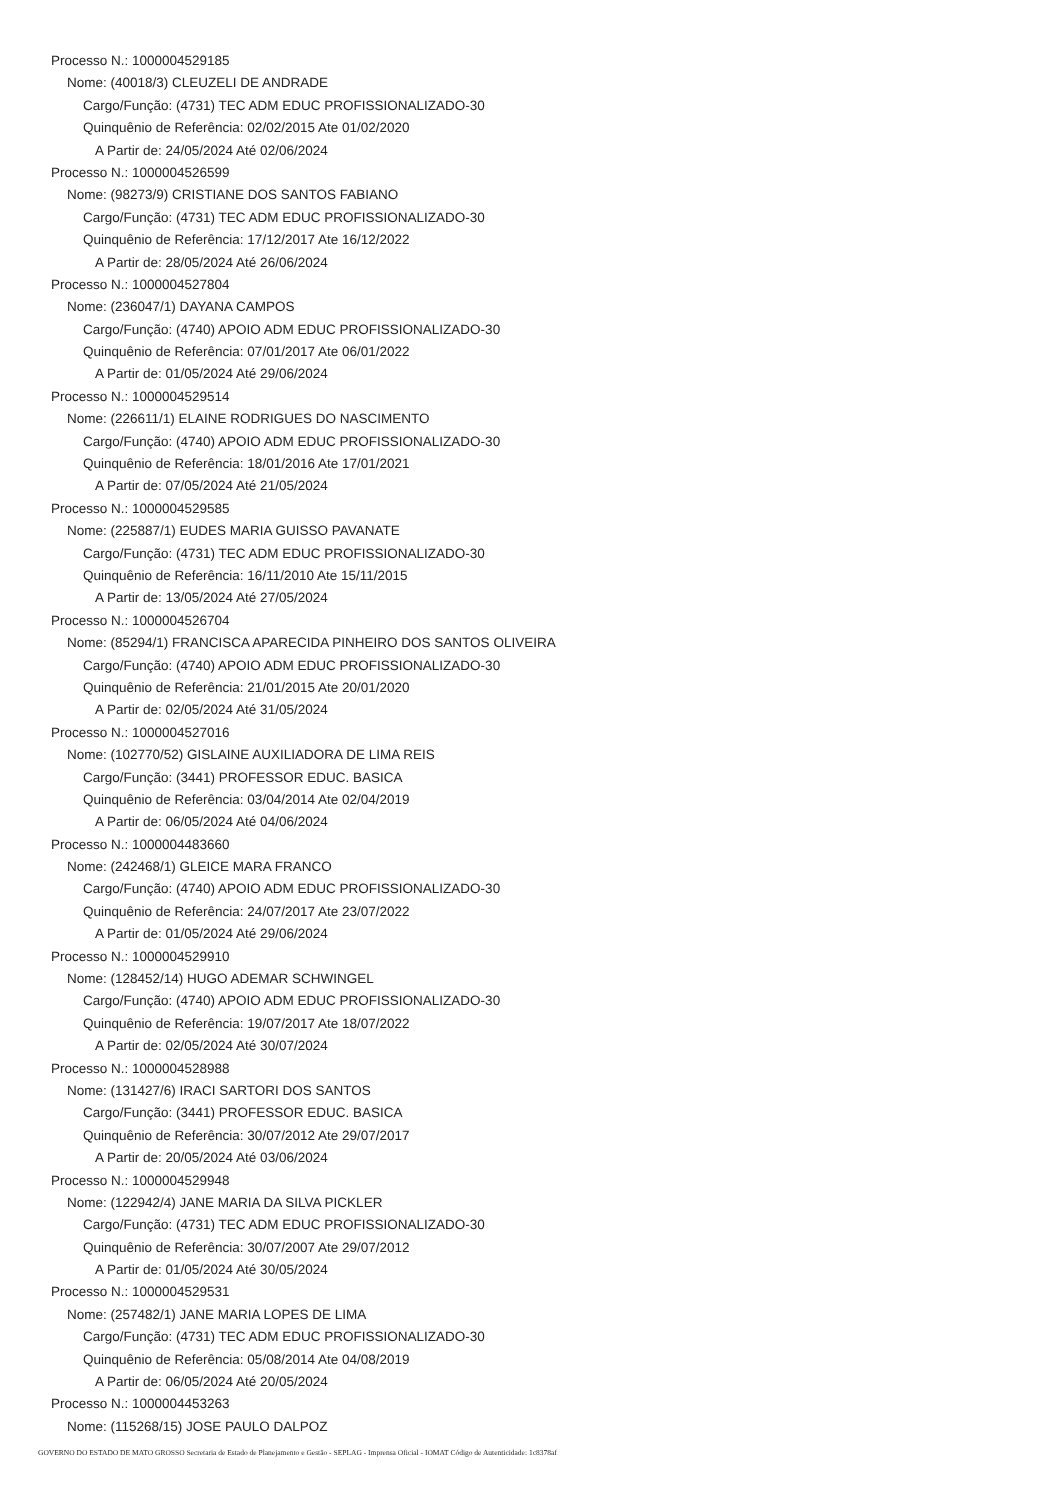Processo N.: 1000004529185
Nome: (40018/3) CLEUZELI DE ANDRADE
Cargo/Função: (4731) TEC ADM EDUC PROFISSIONALIZADO-30
Quinquênio de Referência: 02/02/2015 Ate 01/02/2020
A Partir de: 24/05/2024 Até 02/06/2024
Processo N.: 1000004526599
Nome: (98273/9) CRISTIANE DOS SANTOS FABIANO
Cargo/Função: (4731) TEC ADM EDUC PROFISSIONALIZADO-30
Quinquênio de Referência: 17/12/2017 Ate 16/12/2022
A Partir de: 28/05/2024 Até 26/06/2024
Processo N.: 1000004527804
Nome: (236047/1) DAYANA CAMPOS
Cargo/Função: (4740) APOIO ADM EDUC PROFISSIONALIZADO-30
Quinquênio de Referência: 07/01/2017 Ate 06/01/2022
A Partir de: 01/05/2024 Até 29/06/2024
Processo N.: 1000004529514
Nome: (226611/1) ELAINE RODRIGUES DO NASCIMENTO
Cargo/Função: (4740) APOIO ADM EDUC PROFISSIONALIZADO-30
Quinquênio de Referência: 18/01/2016 Ate 17/01/2021
A Partir de: 07/05/2024 Até 21/05/2024
Processo N.: 1000004529585
Nome: (225887/1) EUDES MARIA GUISSO PAVANATE
Cargo/Função: (4731) TEC ADM EDUC PROFISSIONALIZADO-30
Quinquênio de Referência: 16/11/2010 Ate 15/11/2015
A Partir de: 13/05/2024 Até 27/05/2024
Processo N.: 1000004526704
Nome: (85294/1) FRANCISCA APARECIDA PINHEIRO DOS SANTOS OLIVEIRA
Cargo/Função: (4740) APOIO ADM EDUC PROFISSIONALIZADO-30
Quinquênio de Referência: 21/01/2015 Ate 20/01/2020
A Partir de: 02/05/2024 Até 31/05/2024
Processo N.: 1000004527016
Nome: (102770/52) GISLAINE AUXILIADORA DE LIMA REIS
Cargo/Função: (3441) PROFESSOR EDUC. BASICA
Quinquênio de Referência: 03/04/2014 Ate 02/04/2019
A Partir de: 06/05/2024 Até 04/06/2024
Processo N.: 1000004483660
Nome: (242468/1) GLEICE MARA FRANCO
Cargo/Função: (4740) APOIO ADM EDUC PROFISSIONALIZADO-30
Quinquênio de Referência: 24/07/2017 Ate 23/07/2022
A Partir de: 01/05/2024 Até 29/06/2024
Processo N.: 1000004529910
Nome: (128452/14) HUGO ADEMAR SCHWINGEL
Cargo/Função: (4740) APOIO ADM EDUC PROFISSIONALIZADO-30
Quinquênio de Referência: 19/07/2017 Ate 18/07/2022
A Partir de: 02/05/2024 Até 30/07/2024
Processo N.: 1000004528988
Nome: (131427/6) IRACI SARTORI DOS SANTOS
Cargo/Função: (3441) PROFESSOR EDUC. BASICA
Quinquênio de Referência: 30/07/2012 Ate 29/07/2017
A Partir de: 20/05/2024 Até 03/06/2024
Processo N.: 1000004529948
Nome: (122942/4) JANE MARIA DA SILVA PICKLER
Cargo/Função: (4731) TEC ADM EDUC PROFISSIONALIZADO-30
Quinquênio de Referência: 30/07/2007 Ate 29/07/2012
A Partir de: 01/05/2024 Até 30/05/2024
Processo N.: 1000004529531
Nome: (257482/1) JANE MARIA LOPES DE LIMA
Cargo/Função: (4731) TEC ADM EDUC PROFISSIONALIZADO-30
Quinquênio de Referência: 05/08/2014 Ate 04/08/2019
A Partir de: 06/05/2024 Até 20/05/2024
Processo N.: 1000004453263
Nome: (115268/15) JOSE PAULO DALPOZ
GOVERNO DO ESTADO DE MATO GROSSO Secretaria de Estado de Planejamento e Gestão - SEPLAG - Imprensa Oficial - IOMAT Código de Autenticidade: 1c8378af